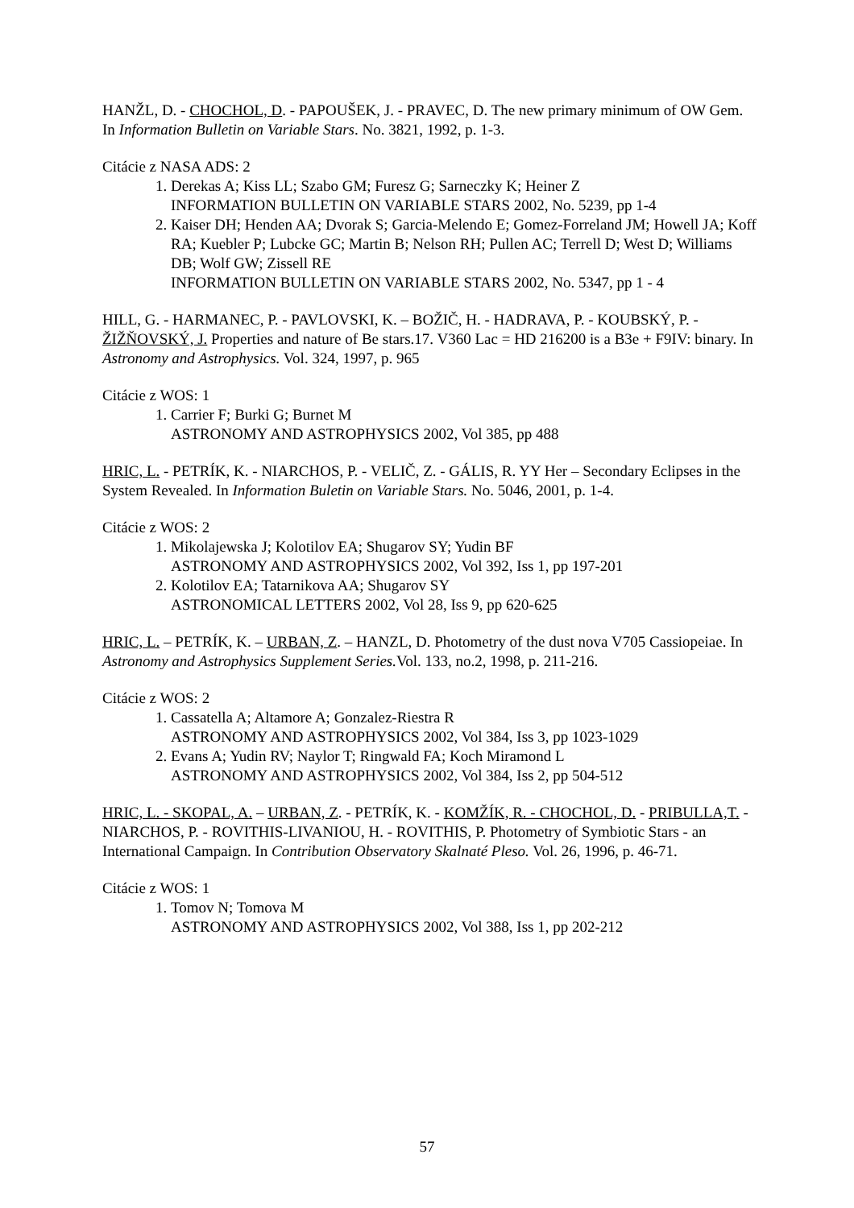HANŽL, D. - CHOCHOL, D. - PAPOUŠEK, J. - PRAVEC, D. The new primary minimum of OW Gem. In Information Bulletin on Variable Stars. No. 3821, 1992, p. 1-3.
Citácie z NASA ADS: 2
1. Derekas A; Kiss LL; Szabo GM; Furesz G; Sarneczky K; Heiner Z
INFORMATION BULLETIN ON VARIABLE STARS 2002, No. 5239, pp 1-4
2. Kaiser DH; Henden AA; Dvorak S; Garcia-Melendo E; Gomez-Forreland JM; Howell JA; Koff RA; Kuebler P; Lubcke GC; Martin B; Nelson RH; Pullen AC; Terrell D; West D; Williams DB; Wolf GW; Zissell RE
INFORMATION BULLETIN ON VARIABLE STARS 2002, No. 5347, pp 1 - 4
HILL, G. - HARMANEC, P. - PAVLOVSKI, K. – BOŽIČ, H. - HADRAVA, P. - KOUBSKÝ, P. - ŽIŽŇOVSKÝ, J. Properties and nature of Be stars.17. V360 Lac = HD 216200 is a B3e + F9IV: binary. In Astronomy and Astrophysics. Vol. 324, 1997, p. 965
Citácie z WOS: 1
1. Carrier F; Burki G; Burnet M
ASTRONOMY AND ASTROPHYSICS 2002, Vol 385, pp 488
HRIC, L. - PETRÍK, K. - NIARCHOS, P. - VELIČ, Z. - GÁLIS, R. YY Her – Secondary Eclipses in the System Revealed. In Information Buletin on Variable Stars. No. 5046, 2001, p. 1-4.
Citácie z WOS: 2
1. Mikolajewska J; Kolotilov EA; Shugarov SY; Yudin BF
ASTRONOMY AND ASTROPHYSICS 2002, Vol 392, Iss 1, pp 197-201
2. Kolotilov EA; Tatarnikova AA; Shugarov SY
ASTRONOMICAL LETTERS 2002, Vol 28, Iss 9, pp 620-625
HRIC, L. – PETRÍK, K. – URBAN, Z. – HANZL, D. Photometry of the dust nova V705 Cassiopeiae. In Astronomy and Astrophysics Supplement Series. Vol. 133, no.2, 1998, p. 211-216.
Citácie z WOS: 2
1. Cassatella A; Altamore A; Gonzalez-Riestra R
ASTRONOMY AND ASTROPHYSICS 2002, Vol 384, Iss 3, pp 1023-1029
2. Evans A; Yudin RV; Naylor T; Ringwald FA; Koch Miramond L
ASTRONOMY AND ASTROPHYSICS 2002, Vol 384, Iss 2, pp 504-512
HRIC, L. - SKOPAL, A. – URBAN, Z. - PETRÍK, K. - KOMŽÍK, R. - CHOCHOL, D. - PRIBULLA,T. - NIARCHOS, P. - ROVITHIS-LIVANIOU, H. - ROVITHIS, P. Photometry of Symbiotic Stars - an International Campaign. In Contribution Observatory Skalnaté Pleso. Vol. 26, 1996, p. 46-71.
Citácie z WOS: 1
1. Tomov N; Tomova M
ASTRONOMY AND ASTROPHYSICS 2002, Vol 388, Iss 1, pp 202-212
57